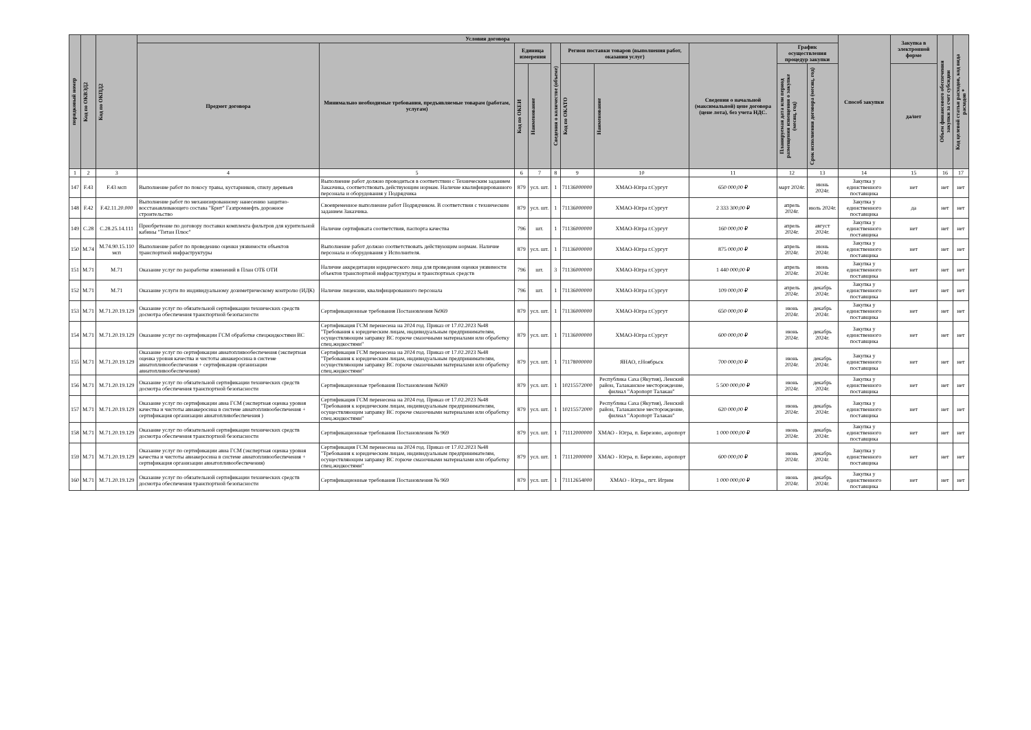| порядковый номер | Код по ОКВЭД2 | Код по ОКПД2 | Условия договора | | | | | | | | | | Способ закупки | Закупка в электронной форме | Объем финансового обеспечения закупки за счет субсидии | Код целевой статьи расходов, код вида расходов * |
| --- | --- | --- | --- | --- | --- | --- | --- | --- | --- | --- | --- | --- | --- | --- | --- | --- |
| | | | Предмет договора | Минимально необходимые требования, предъявляемые товарам (работам, услугам) | Единица измерения | | Сведения о количестве (объеме) | Регион поставки товаров (выполнения работ, оказания услуг) | | Сведения о начальной (максимальной) цене договора (цене лота), без учета НДС. | График осуществления процедур закупки | | | | | |
| | | | | | Код по ОКЕИ | Наименование | | Код по ОКАТО | Наименование | | Планируемая дата или период размещения извещения о закупке (месяц, год) | Срок исполнения договора (месяц, год) | | да/нет | | |
| 1 | 2 | 3 | 4 | 5 | 6 | 7 | 8 | 9 | 10 | 11 | 12 | 13 | 14 | 15 | 16 | 17 |
| 147 | F.43 | F.43 мсп | Выполнение работ по покосу травы, кустарников, спилу деревьев | Выполнение работ должно проводиться в соответствии с Техническим заданием Заказчика, соответствовать действующим нормам. Наличие квалифицированного персонала и оборудования у Подрядчика | 879 | усл. шт. | 1 | 71136000000 | ХМАО-Югра г.Сургут | 650 000,00 ₽ | март 2024г. | июнь 2024г. | Закупка у единственного поставщика | нет | нет | нет |
| 148 | F.42 | F.42.11.20.000 | Выполнение работ по механизированному нанесению защитно-восстанавливающего состава "Брит" Газпромнефть дорожное строительство | Своевременное выполнение работ Подрядчиком. В соответствии с техническим заданием Заказчика. | 879 | усл. шт. | 1 | 71136000000 | ХМАО-Югра г.Сургут | 2 333 300,00 ₽ | апрель 2024г. | июль 2024г. | Закупка у единственного поставщика | да | нет | нет |
| 149 | C.28 | C.28.25.14.111 | Приобретение по договору поставки комплекта фильтров для курительной кабины "Титан Плюс" | Наличие сертификата соответствия, паспорта качества | 796 | шт. | 1 | 71136000000 | ХМАО-Югра г.Сургут | 160 000,00 ₽ | апрель 2024г. | август 2024г. | Закупка у единственного поставщика | нет | нет | нет |
| 150 | M.74 | M.74.90.15.110 мсп | Выполнение работ по проведению оценки уязвимости объектов транспортной инфраструктуры | Выполнение работ должно соответствовать действующим нормам. Наличие персонала и оборудования у Исполнителя. | 879 | усл. шт. | 1 | 71136000000 | ХМАО-Югра г.Сургут | 875 000,00 ₽ | апрель 2024г. | июнь 2024г. | Закупка у единственного поставщика | нет | нет | нет |
| 151 | M.71 | M.71 | Оказание услуг по разработке изменений в План ОТБ ОТИ | Наличие аккредитации юридического лица для проведения оценки уязвимости объектов транспортной инфраструктуры и транспортных средств | 796 | шт. | 3 | 71136000000 | ХМАО-Югра г.Сургут | 1 440 000,00 ₽ | апрель 2024г. | июнь 2024г. | Закупка у единственного поставщика | нет | нет | нет |
| 152 | M.71 | M.71 | Оказание услуги по индивидуальному дозиметрическому контролю (ИДК) | Наличие лицензии, квалифицированного персонала | 796 | шт. | 1 | 71136000000 | ХМАО-Югра г.Сургут | 109 000,00 ₽ | апрель 2024г. | декабрь 2024г. | Закупка у единственного поставщика | нет | нет | нет |
| 153 | M.71 | M.71.20.19.129 | Оказание услуг по обязательной сертификации технических средств досмотра обеспечения транспортной безопасности | Сертификационные требования Постановления №969 | 879 | усл. шт. | 1 | 71136000000 | ХМАО-Югра г.Сургут | 650 000,00 ₽ | июнь 2024г. | декабрь 2024г. | Закупка у единственного поставщика | нет | нет | нет |
| 154 | M.71 | M.71.20.19.129 | Оказание услуг по сертификации ГСМ обработке спецжидкостями ВС | Сертификация ГСМ перенесена на 2024 год. Приказ от 17.02.2023 №48 "Требования к юридическим лицам, индивидуальным предпринимателям, осуществляющим заправку ВС горюче смазочными материалами или обработку спец.жидкостями" | 879 | усл. шт. | 1 | 71136000000 | ХМАО-Югра г.Сургут | 600 000,00 ₽ | июнь 2024г. | декабрь 2024г. | Закупка у единственного поставщика | нет | нет | нет |
| 155 | M.71 | M.71.20.19.129 | Оказание услуг по сертификации авиатопливообеспечения (экспертная оценка уровня качества и чистоты авиакеросина в системе авиатопливообеспечения + сертификация организации авиатопливообеспечения) | Сертификация ГСМ перенесена на 2024 год. Приказ от 17.02.2023 №48 "Требования к юридическим лицам, индивидуальным предпринимателям, осуществляющим заправку ВС горюче смазочными материалами или обработку спец.жидкостями" | 879 | усл. шт. | 1 | 71178000000 | ЯНАО, г.Ноябрьск | 700 000,00 ₽ | июнь 2024г. | декабрь 2024г. | Закупка у единственного поставщика | нет | нет | нет |
| 156 | M.71 | M.71.20.19.129 | Оказание услуг по обязательной сертификации технических средств досмотра обеспечения транспортной безопасности | Сертификационные требования Постановления №969 | 879 | усл. шт. | 1 | 10215572000 | Республика Саха (Якутия), Ленский район, Талаканское месторождение, филиал "Аэропорт Талакан" | 5 500 000,00 ₽ | июнь 2024г. | декабрь 2024г. | Закупка у единственного поставщика | нет | нет | нет |
| 157 | M.71 | M.71.20.19.129 | Оказание услуг по сертификации авиа ГСМ (экспертная оценка уровня качества и чистоты авиакеросина в системе авиатопливообеспечения + сертификация организации авиатопливобеспечения ) | Сертификация ГСМ перенесена на 2024 год. Приказ от 17.02.2023 №48 "Требования к юридическим лицам, индивидуальным предпринимателям, осуществляющим заправку ВС горюче смазочными материалами или обработку спец.жидкостями" | 879 | усл. шт. | 1 | 10215572000 | Республика Саха (Якутия), Ленский район, Талаканское месторождение, филиал "Аэропорт Талакан" | 620 000,00 ₽ | июнь 2024г. | декабрь 2024г. | Закупка у единственного поставщика | нет | нет | нет |
| 158 | M.71 | M.71.20.19.129 | Оказание услуг по обязательной сертификации технических средств досмотра обеспечения транспортной безопасности | Сертификационные требования Постановления № 969 | 879 | усл. шт. | 1 | 71112000000 | ХМАО - Югра, п. Березово, аэропорт | 1 000 000,00 ₽ | июнь 2024г. | декабрь 2024г. | Закупка у единственного поставщика | нет | нет | нет |
| 159 | M.71 | M.71.20.19.129 | Оказание услуг по сертификации авиа ГСМ (экспертная оценка уровня качества и чистоты авиакеросина в системе авиатопливообеспечения + сертификация организации авиатопливообеспечения) | Сертификация ГСМ перенесена на 2024 год. Приказ от 17.02.2023 №48 "Требования к юридическим лицам, индивидуальным предпринимателям, осуществляющим заправку ВС горюче смазочными материалами или обработку спец.жидкостями" | 879 | усл. шт. | 1 | 71112000000 | ХМАО - Югра, п. Березово, аэропорт | 600 000,00 ₽ | июнь 2024г. | декабрь 2024г. | Закупка у единственного поставщика | нет | нет | нет |
| 160 | M.71 | M.71.20.19.129 | Оказание услуг по обязательной сертификации технических средств досмотра обеспечения транспортной безопасности | Сертификационные требования Постановления № 969 | 879 | усл. шт. | 1 | 71112654000 | ХМАО - Югра,, пгт. Игрим | 1 000 000,00 ₽ | июнь 2024г. | декабрь 2024г. | Закупка у единственного поставщика | нет | нет | нет |